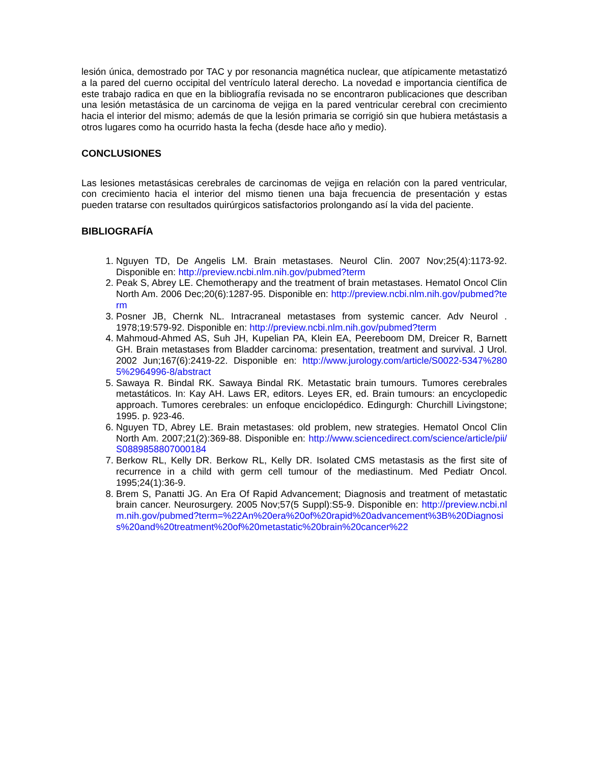lesión única, demostrado por TAC y por resonancia magnética nuclear, que atípicamente metastatizó a la pared del cuerno occipital del ventrículo lateral derecho. La novedad e importancia científica de este trabajo radica en que en la bibliografía revisada no se encontraron publicaciones que describan una lesión metastásica de un carcinoma de vejiga en la pared ventricular cerebral con crecimiento hacia el interior del mismo; además de que la lesión primaria se corrigió sin que hubiera metástasis a otros lugares como ha ocurrido hasta la fecha (desde hace año y medio).
CONCLUSIONES
Las lesiones metastásicas cerebrales de carcinomas de vejiga en relación con la pared ventricular, con crecimiento hacia el interior del mismo tienen una baja frecuencia de presentación y estas pueden tratarse con resultados quirúrgicos satisfactorios prolongando así la vida del paciente.
BIBLIOGRAFÍA
1. Nguyen TD, De Angelis LM. Brain metastases. Neurol Clin. 2007 Nov;25(4):1173-92. Disponible en: http://preview.ncbi.nlm.nih.gov/pubmed?term
2. Peak S, Abrey LE. Chemotherapy and the treatment of brain metastases. Hematol Oncol Clin North Am. 2006 Dec;20(6):1287-95. Disponible en: http://preview.ncbi.nlm.nih.gov/pubmed?term
3. Posner JB, Chernk NL. Intracraneal metastases from systemic cancer. Adv Neurol . 1978;19:579-92. Disponible en: http://preview.ncbi.nlm.nih.gov/pubmed?term
4. Mahmoud-Ahmed AS, Suh JH, Kupelian PA, Klein EA, Peereboom DM, Dreicer R, Barnett GH. Brain metastases from Bladder carcinoma: presentation, treatment and survival. J Urol. 2002 Jun;167(6):2419-22. Disponible en: http://www.jurology.com/article/S0022-5347%2805%2964996-8/abstract
5. Sawaya R. Bindal RK. Sawaya Bindal RK. Metastatic brain tumours. Tumores cerebrales metastáticos. In: Kay AH. Laws ER, editors. Leyes ER, ed. Brain tumours: an encyclopedic approach. Tumores cerebrales: un enfoque enciclopédico. Edingurgh: Churchill Livingstone; 1995. p. 923-46.
6. Nguyen TD, Abrey LE. Brain metastases: old problem, new strategies. Hematol Oncol Clin North Am. 2007;21(2):369-88. Disponible en: http://www.sciencedirect.com/science/article/pii/S0889858807000184
7. Berkow RL, Kelly DR. Berkow RL, Kelly DR. Isolated CMS metastasis as the first site of recurrence in a child with germ cell tumour of the mediastinum. Med Pediatr Oncol. 1995;24(1):36-9.
8. Brem S, Panatti JG. An Era Of Rapid Advancement; Diagnosis and treatment of metastatic brain cancer. Neurosurgery. 2005 Nov;57(5 Suppl):S5-9. Disponible en: http://preview.ncbi.nlm.nih.gov/pubmed?term=%22An%20era%20of%20rapid%20advancement%3B%20Diagnosis%20and%20treatment%20of%20metastatic%20brain%20cancer%22